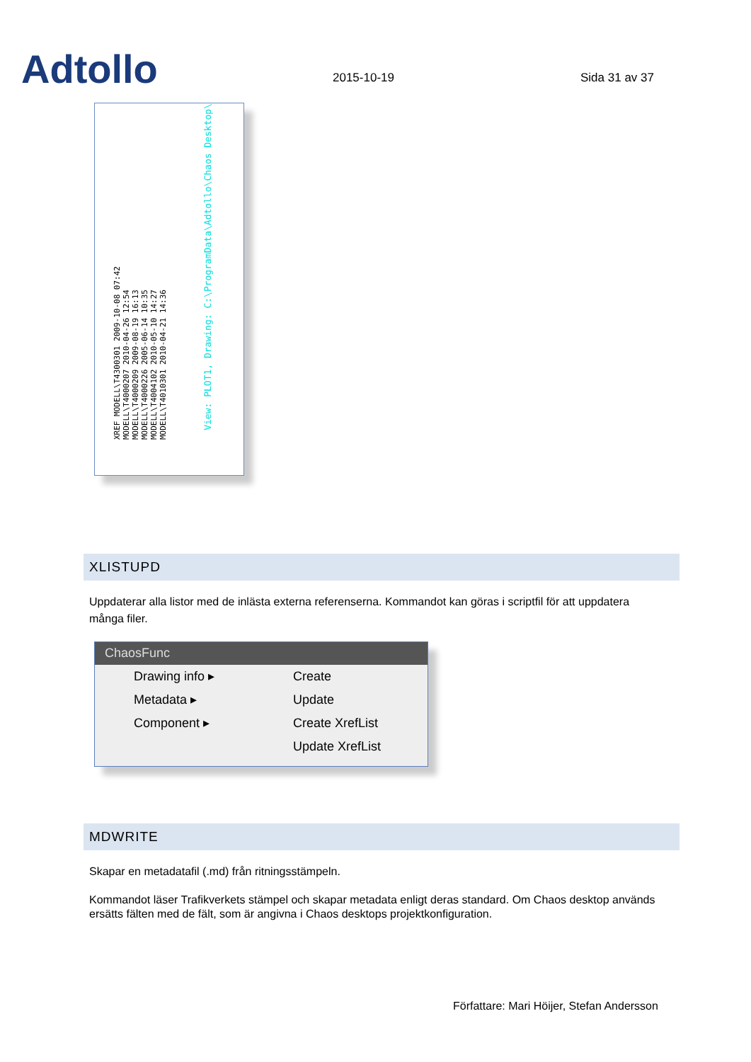Adtollo
2015-10-19
Sida 31 av 37
XREF MODELL\T4300301 2009-10-08 07:42
MODELL\T4000207 2010-04-26 12:54
MODELL\T4000209 2009-08-19 16:13
MODELL\T4000226 2005-06-14 10:35
MODELL\T4004102 2010-05-10 14:27
MODELL\T4010301 2010-04-21 14:36
View: PLOT1, Drawing: C:\ProgramData\Adtollo\Chaos Desktop\
XLISTUPD
Uppdaterar alla listor med de inlästa externa referenserna. Kommandot kan göras i scriptfil för att uppdatera många filer.
ChaosFunc
Drawing info ▸
Metadata ▸
Component ▸
Create
Update
Create XrefList
Update XrefList
MDWRITE
Skapar en metadatafil (.md) från ritningsstämpeln.
Kommandot läser Trafikverkets stämpel och skapar metadata enligt deras standard. Om Chaos desktop används ersätts fälten med de fält, som är angivna i Chaos desktops projektkonfiguration.
Författare: Mari Höijer, Stefan Andersson